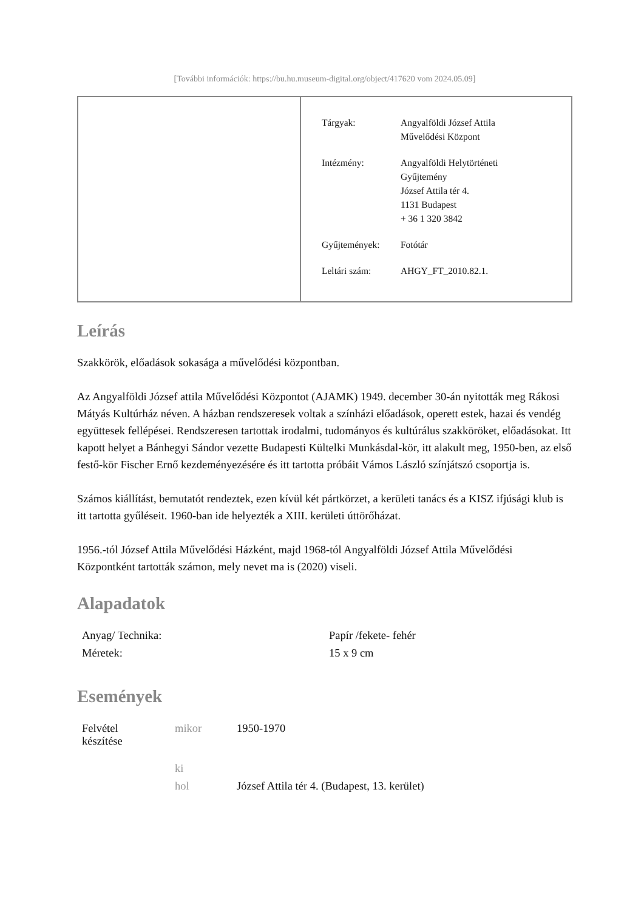[További információk: https://bu.hu.museum-digital.org/object/417620 vom 2024.05.09]
| Tárgyak: | Angyalföldi József Attila Művelődési Központ |
| Intézmény: | Angyalföldi Helytörténeti Gyűjtemény József Attila tér 4. 1131 Budapest + 36 1 320 3842 |
| Gyűjtemények: | Fotótár |
| Leltári szám: | AHGY_FT_2010.82.1. |
Leírás
Szakkörök, előadások sokasága a művelődési központban.
Az Angyalföldi József attila Művelődési Központot (AJAMK) 1949. december 30-án nyitották meg Rákosi Mátyás Kultúrház néven. A házban rendszeresek voltak a színházi előadások, operett estek, hazai és vendég együttesek fellépései. Rendszeresen tartottak irodalmi, tudományos és kultúrálus szakköröket, előadásokat. Itt kapott helyet a Bánhegyi Sándor vezette Budapesti Kültelki Munkásdal-kör, itt alakult meg, 1950-ben, az első festő-kör Fischer Ernő kezdeményezésére és itt tartotta próbáit Vámos László színjátszó csoportja is.
Számos kiállítást, bemutatót rendeztek, ezen kívül két pártkörzet, a kerületi tanács és a KISZ ifjúsági klub is itt tartotta gyűléseit. 1960-ban ide helyezték a XIII. kerületi úttörőházat.
1956.-tól József Attila Művelődési Házként, majd 1968-tól Angyalföldi József Attila Művelődési Központként tartották számon, mely nevet ma is (2020) viseli.
Alapadatok
| Anyag/ Technika: | Papír /fekete- fehér |
| Méretek: | 15 x 9 cm |
Események
| Felvétel készítése | mikor | 1950-1970 |
| | ki | |
| | hol | József Attila tér 4. (Budapest, 13. kerület) |